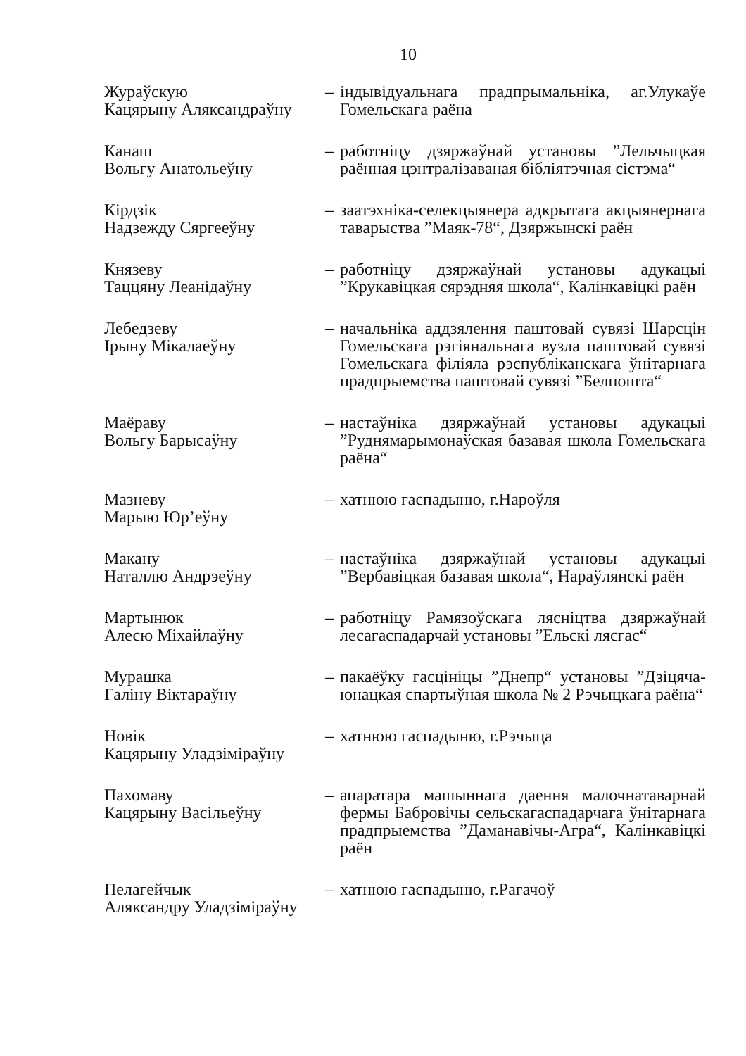10
| Жураўскую Кацярыну Аляксандраўну | – | індывідуальнага прадпрымальніка, аг.Улукаўе Гомельскага раёна |
| Канаш Вольгу Анатольеўну | – | работніцу дзяржаўнай установы ”Лельчыцкая раённая цэнтралізаваная бібліятэчная сістэма“ |
| Кірдзік Надзежду Сяргееўну | – | заатэхніка-селекцыянера адкрытага акцыянернага таварыства ”Маяк-78“, Дзяржынскі раён |
| Князеву Таццяну Леанідаўну | – | работніцу дзяржаўнай установы адукацыі ”Крукавіцкая сярэдняя школа“, Калінкавіцкі раён |
| Лебедзеву Ірыну Мікалаеўну | – | начальніка аддзялення паштовай сувязі Шарсцін Гомельскага рэгіянальнага вузла паштовай сувязі Гомельскага філіяла рэспубліканскага ўнітарнага прадпрыемства паштовай сувязі ”Белпошта“ |
| Маёраву Вольгу Барысаўну | – | настаўніка дзяржаўнай установы адукацыі ”Руднямарымонаўская базавая школа Гомельскага раёна“ |
| Мазневу Марыю Юр’еўну | – | хатнюю гаспадыню, г.Нароўля |
| Макану Наталлю Андрэеўну | – | настаўніка дзяржаўнай установы адукацыі ”Вербавіцкая базавая школа“, Нараўлянскі раён |
| Мартынюк Алесю Міхайлаўну | – | работніцу Рамязоўскага лясніцтва дзяржаўнай лесагаспадарчай установы ”Ельскі лясгас“ |
| Мурашка Галіну Віктараўну | – | пакаёўку гасцініцы ”Днепр“ установы ”Дзіцяча-юнацкая спартыўная школа № 2 Рэчыцкага раёна“ |
| Новік Кацярыну Уладзіміраўну | – | хатнюю гаспадыню, г.Рэчыца |
| Пахомаву Кацярыну Васільеўну | – | апаратара машыннага даення малочнатаварнай фермы Бабровічы сельскагаспадарчага ўнітарнага прадпрыемства ”Даманавічы-Агра“, Калінкавіцкі раён |
| Пелагейчык Аляксандру Уладзіміраўну | – | хатнюю гаспадыню, г.Рагачоў |